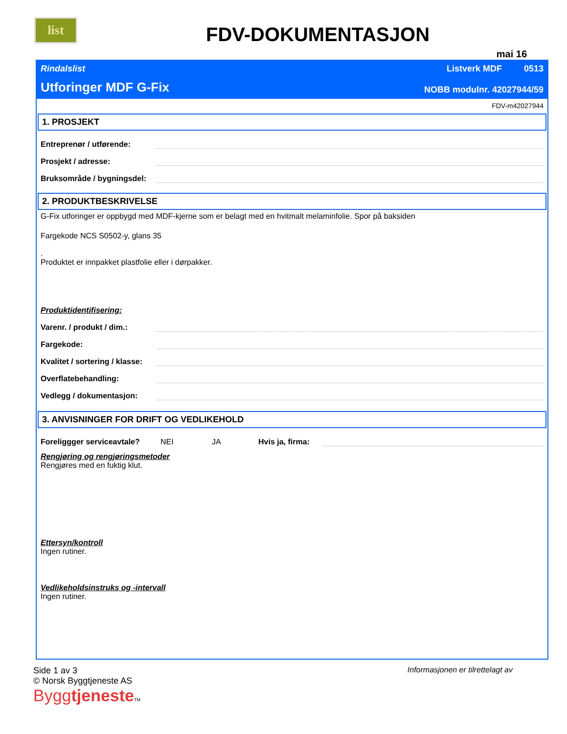list
FDV-DOKUMENTASJON
mai 16
Rindalslist Listverk MDF 0513
Utforinger MDF G-Fix NOBB modulnr. 42027944/59
FDV-m42027944
1. PROSJEKT
Entreprenør / utførende:
Prosjekt / adresse:
Bruksområde / bygningsdel:
2. PRODUKTBESKRIVELSE
G-Fix utforinger er oppbygd med MDF-kjerne som er belagt med en hvitmalt melaminfolie. Spor på baksiden
Fargekode NCS S0502-y, glans 35
.
Produktet er innpakket plastfolie eller i dørpakker.
Produktidentifisering:
Varenr. / produkt / dim.:
Fargekode:
Kvalitet / sortering / klasse:
Overflatebehandling:
Vedlegg / dokumentasjon:
3. ANVISNINGER FOR DRIFT OG VEDLIKEHOLD
Foreliggger serviceavtale? NEI JA Hvis ja, firma:
Rengjøring og rengjøringsmetoder
Rengjøres med en fuktig klut.
Ettersyn/kontroll
Ingen rutiner.
Vedlikeholdsinstruks og -intervall
Ingen rutiner.
Side 1 av 3
© Norsk Byggtjeneste AS
Byggtjeneste TM
Informasjonen er tilrettelagt av